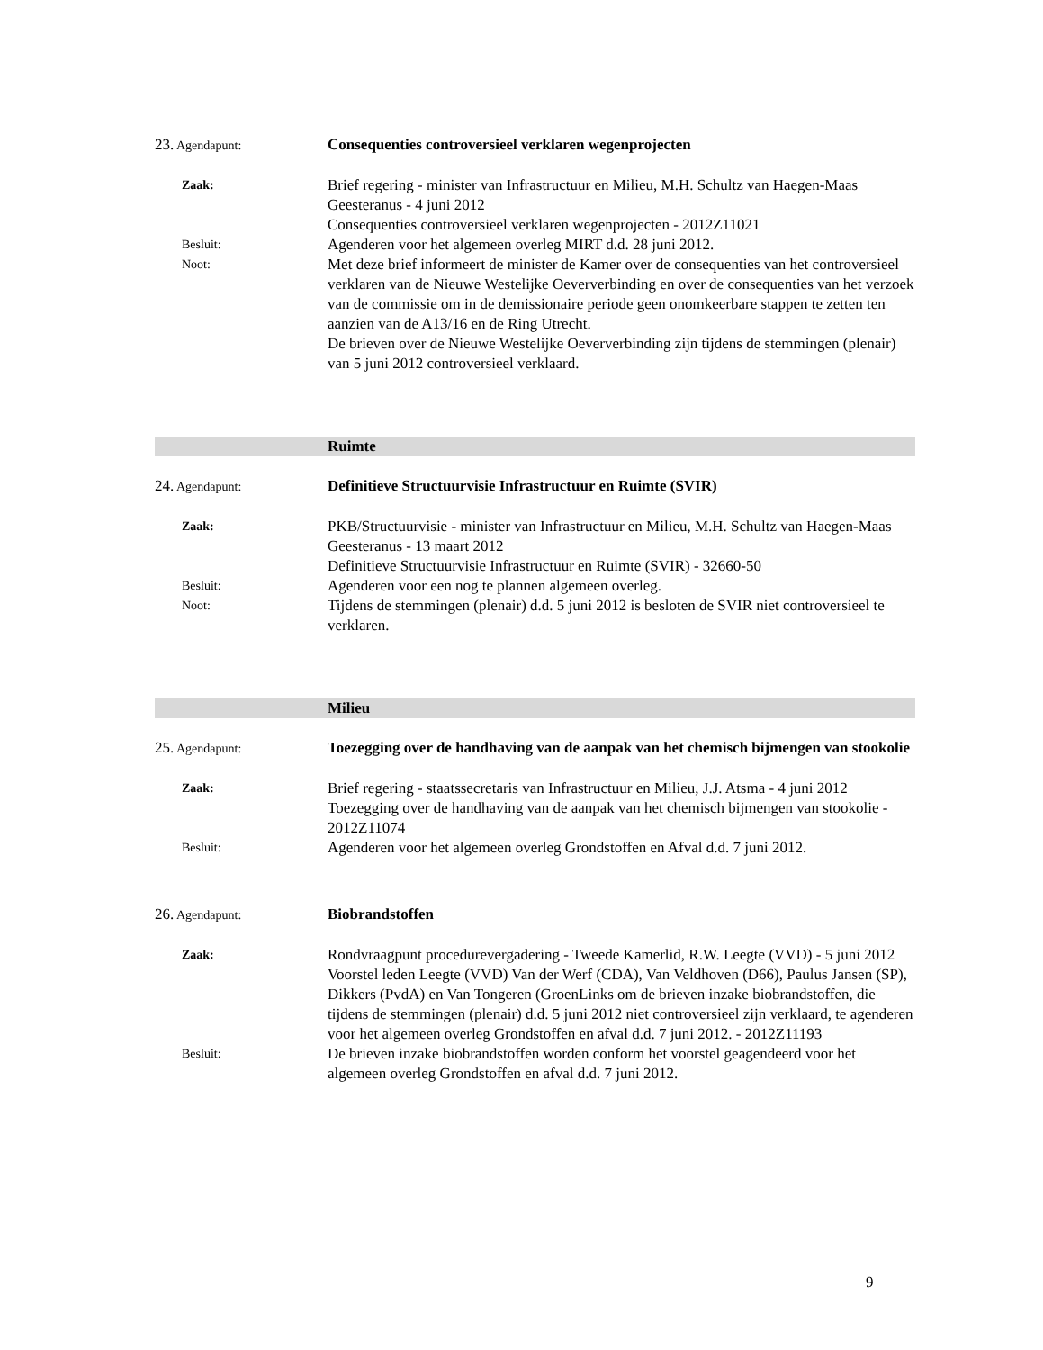23. Agendapunt:
Consequenties controversieel verklaren wegenprojecten
Zaak:
Brief regering - minister van Infrastructuur en Milieu, M.H. Schultz van Haegen-Maas Geesteranus - 4 juni 2012
Consequenties controversieel verklaren wegenprojecten - 2012Z11021
Besluit:
Agenderen voor het algemeen overleg MIRT d.d. 28 juni 2012.
Noot:
Met deze brief informeert de minister de Kamer over de consequenties van het controversieel verklaren van de Nieuwe Westelijke Oeververbinding en over de consequenties van het verzoek van de commissie om in de demissionaire periode geen onomkeerbare stappen te zetten ten aanzien van de A13/16 en de Ring Utrecht.
De brieven over de Nieuwe Westelijke Oeververbinding zijn tijdens de stemmingen (plenair) van 5 juni 2012 controversieel verklaard.
Ruimte
24. Agendapunt:
Definitieve Structuurvisie Infrastructuur en Ruimte (SVIR)
Zaak:
PKB/Structuurvisie - minister van Infrastructuur en Milieu, M.H. Schultz van Haegen-Maas Geesteranus - 13 maart 2012
Definitieve Structuurvisie Infrastructuur en Ruimte (SVIR) - 32660-50
Besluit:
Agenderen voor een nog te plannen algemeen overleg.
Noot:
Tijdens de stemmingen (plenair) d.d. 5 juni 2012 is besloten de SVIR niet controversieel te verklaren.
Milieu
25. Agendapunt:
Toezegging over de handhaving van de aanpak van het chemisch bijmengen van stookolie
Zaak:
Brief regering - staatssecretaris van Infrastructuur en Milieu, J.J. Atsma - 4 juni 2012
Toezegging over de handhaving van de aanpak van het chemisch bijmengen van stookolie - 2012Z11074
Besluit:
Agenderen voor het algemeen overleg Grondstoffen en Afval d.d. 7 juni 2012.
26. Agendapunt:
Biobrandstoffen
Zaak:
Rondvraagpunt procedurevergadering - Tweede Kamerlid, R.W. Leegte (VVD) - 5 juni 2012
Voorstel leden Leegte (VVD) Van der Werf (CDA), Van Veldhoven (D66), Paulus Jansen (SP), Dikkers (PvdA) en Van Tongeren (GroenLinks om de brieven inzake biobrandstoffen, die tijdens de stemmingen (plenair) d.d. 5 juni 2012 niet controversieel zijn verklaard, te agenderen voor het algemeen overleg Grondstoffen en afval d.d. 7 juni 2012. - 2012Z11193
Besluit:
De brieven inzake biobrandstoffen worden conform het voorstel geagendeerd voor het algemeen overleg Grondstoffen en afval d.d. 7 juni 2012.
9